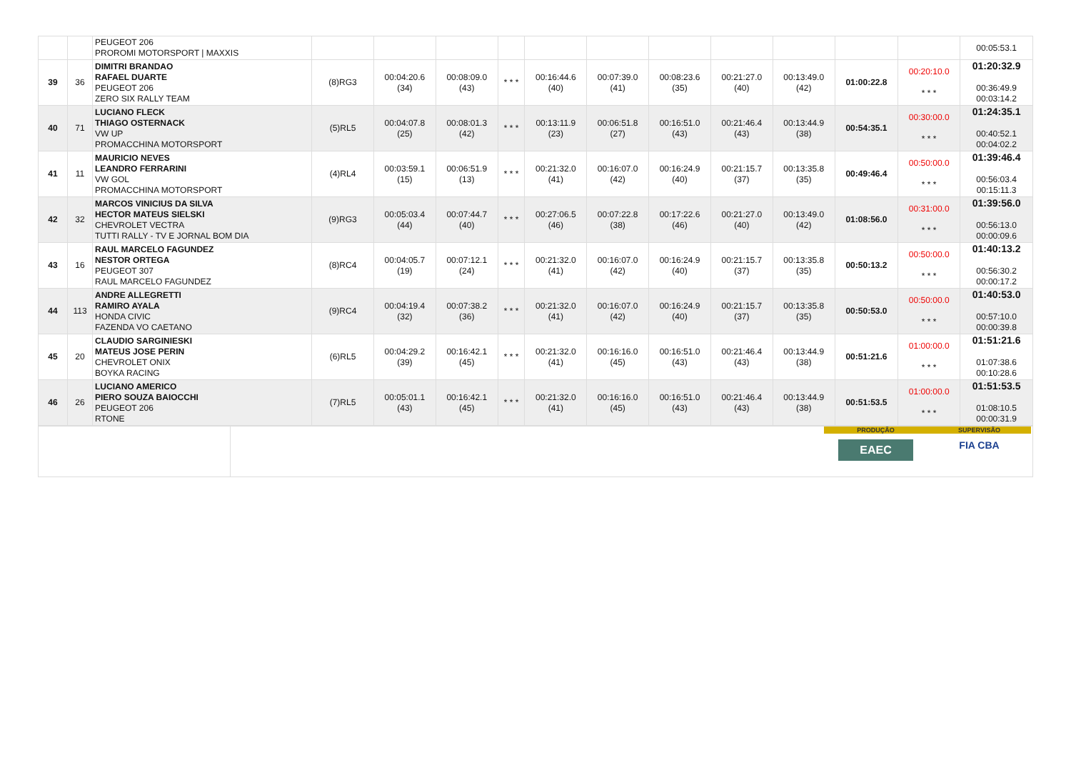| | | PEUGEOT 206 PROROMI MOTORSPORT / MAXXIS | | | | | | | | | | | | 00:05:53.1 |
| 39 | 36 | DIMITRI BRANDAO RAFAEL DUARTE PEUGEOT 206 ZERO SIX RALLY TEAM | (8)RG3 | 00:04:20.6 (34) | 00:08:09.0 (43) | * * * | 00:16:44.6 (40) | 00:07:39.0 (41) | 00:08:23.6 (35) | 00:21:27.0 (40) | 00:13:49.0 (42) | 01:00:22.8 | 00:20:10.0 * * * | 01:20:32.9 00:36:49.9 00:03:14.2 |
| 40 | 71 | LUCIANO FLECK THIAGO OSTERNACK VW UP PROMACCHINA MOTORSPORT | (5)RL5 | 00:04:07.8 (25) | 00:08:01.3 (42) | * * * | 00:13:11.9 (23) | 00:06:51.8 (27) | 00:16:51.0 (43) | 00:21:46.4 (43) | 00:13:44.9 (38) | 00:54:35.1 | 00:30:00.0 * * * | 01:24:35.1 00:40:52.1 00:04:02.2 |
| 41 | 11 | MAURICIO NEVES LEANDRO FERRARINI VW GOL PROMACCHINA MOTORSPORT | (4)RL4 | 00:03:59.1 (15) | 00:06:51.9 (13) | * * * | 00:21:32.0 (41) | 00:16:07.0 (42) | 00:16:24.9 (40) | 00:21:15.7 (37) | 00:13:35.8 (35) | 00:49:46.4 | 00:50:00.0 * * * | 01:39:46.4 00:56:03.4 00:15:11.3 |
| 42 | 32 | MARCOS VINICIUS DA SILVA HECTOR MATEUS SIELSKI CHEVROLET VECTRA TUTTI RALLY - TV E JORNAL BOM DIA | (9)RG3 | 00:05:03.4 (44) | 00:07:44.7 (40) | * * * | 00:27:06.5 (46) | 00:07:22.8 (38) | 00:17:22.6 (46) | 00:21:27.0 (40) | 00:13:49.0 (42) | 01:08:56.0 | 00:31:00.0 * * * | 01:39:56.0 00:56:13.0 00:00:09.6 |
| 43 | 16 | RAUL MARCELO FAGUNDEZ NESTOR ORTEGA PEUGEOT 307 RAUL MARCELO FAGUNDEZ | (8)RC4 | 00:04:05.7 (19) | 00:07:12.1 (24) | * * * | 00:21:32.0 (41) | 00:16:07.0 (42) | 00:16:24.9 (40) | 00:21:15.7 (37) | 00:13:35.8 (35) | 00:50:13.2 | 00:50:00.0 * * * | 01:40:13.2 00:56:30.2 00:00:17.2 |
| 44 | 113 | ANDRE ALLEGRETTI RAMIRO AYALA HONDA CIVIC FAZENDA VO CAETANO | (9)RC4 | 00:04:19.4 (32) | 00:07:38.2 (36) | * * * | 00:21:32.0 (41) | 00:16:07.0 (42) | 00:16:24.9 (40) | 00:21:15.7 (37) | 00:13:35.8 (35) | 00:50:53.0 | 00:50:00.0 * * * | 01:40:53.0 00:57:10.0 00:00:39.8 |
| 45 | 20 | CLAUDIO SARGINIESKI MATEUS JOSE PERIN CHEVROLET ONIX BOYKA RACING | (6)RL5 | 00:04:29.2 (39) | 00:16:42.1 (45) | * * * | 00:21:32.0 (41) | 00:16:16.0 (45) | 00:16:51.0 (43) | 00:21:46.4 (43) | 00:13:44.9 (38) | 00:51:21.6 | 01:00:00.0 * * * | 01:51:21.6 01:07:38.6 00:10:28.6 |
| 46 | 26 | LUCIANO AMERICO PIERO SOUZA BAIOCCHI PEUGEOT 206 RTONE | (7)RL5 | 00:05:01.1 (43) | 00:16:42.1 (45) | * * * | 00:21:32.0 (41) | 00:16:16.0 (45) | 00:16:51.0 (43) | 00:21:46.4 (43) | 00:13:44.9 (38) | 00:51:53.5 | 01:00:00.0 * * * | 01:51:53.5 01:08:10.5 00:00:31.9 |
PRODUÇÃO
EAEC
SUPERVISÃO
FIA CBA